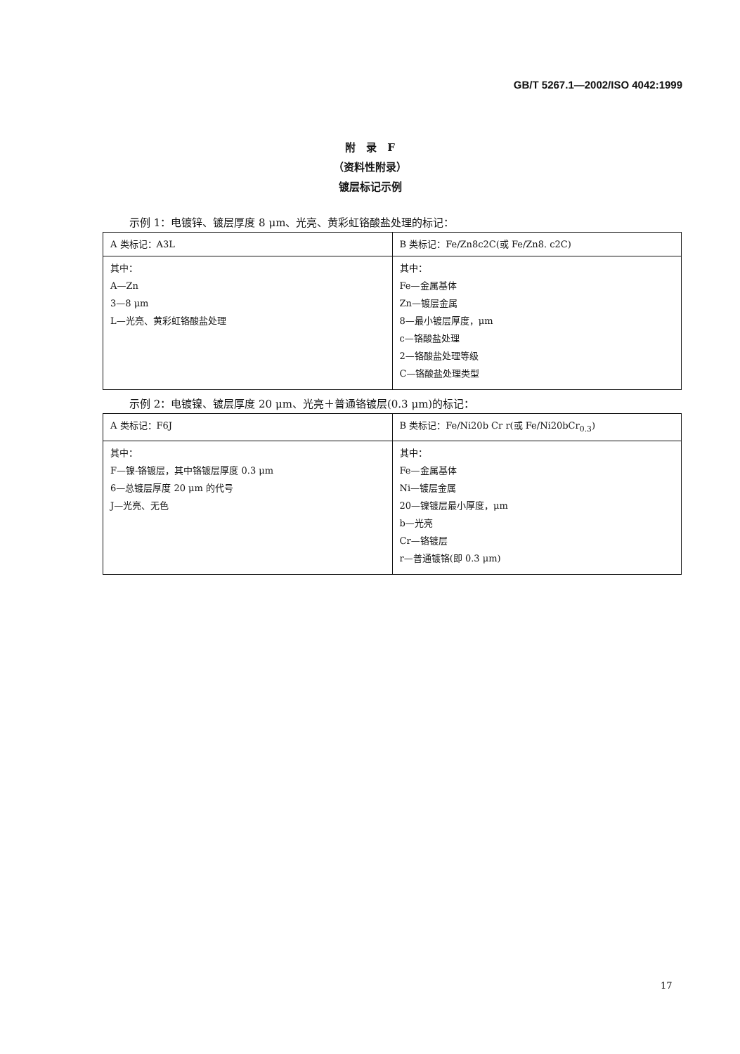GB/T 5267.1—2002/ISO 4042:1999
附　录　F
（资料性附录）
镀层标记示例
示例 1：电镀锌、镀层厚度 8 μm、光亮、黄彩虹铬酸盐处理的标记：
| A 类标记：A3L | B 类标记：Fe/Zn8c2C(或 Fe/Zn8. c2C) |
| 其中： A—Zn 3—8 μm L—光亮、黄彩虹铬酸盐处理 | 其中： Fe—金属基体 Zn—镀层金属 8—最小镀层厚度，μm c—铬酸盐处理 2—铬酸盐处理等级 C—铬酸盐处理类型 |
示例 2：电镀镍、镀层厚度 20 μm、光亮＋普通铬镀层(0.3 μm)的标记：
| A 类标记：F6J | B 类标记：Fe/Ni20b Cr r(或 Fe/Ni20bCr<sub>0.3</sub>) |
| 其中： F—镍-铬镀层，其中铬镀层厚度 0.3 μm 6—总镀层厚度 20 μm 的代号 J—光亮、无色 | 其中： Fe—金属基体 Ni—镀层金属 20—镍镀层最小厚度，μm b—光亮 Cr—铬镀层 r—普通镀铬(即 0.3 μm) |
17